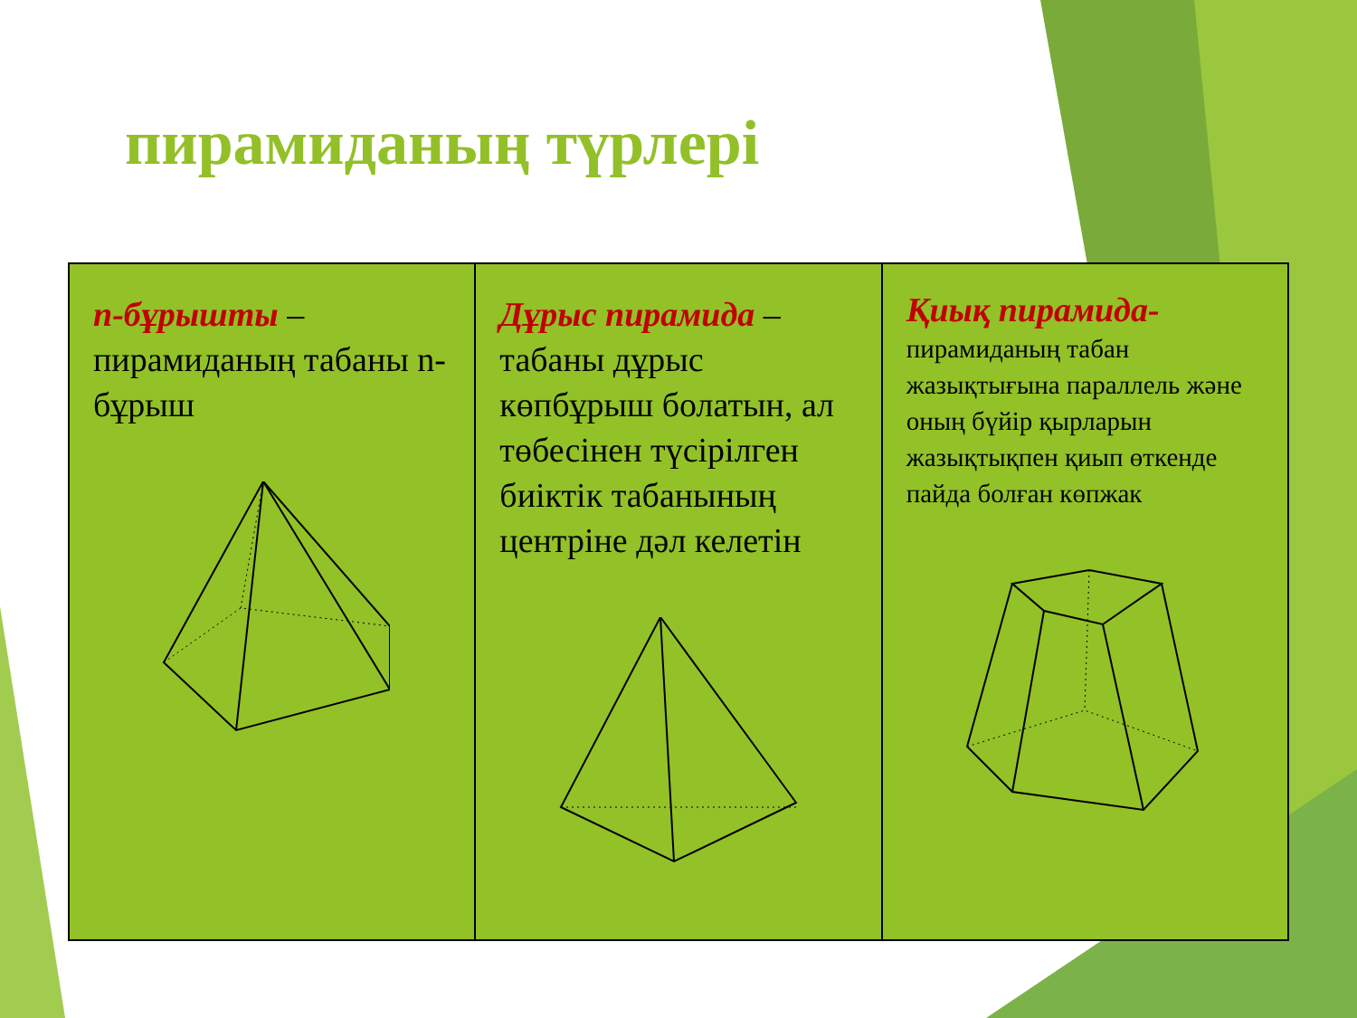пирамиданың түрлері
| n-бұрышты – пирамиданың табаны n-бұрыш | Дұрыс пирамида – табаны дұрыс көпбұрыш болатын, ал төбесінен түсірілген биіктік табанының центріне дәл келетін | Қиық пирамида- пирамиданың табан жазықтығына параллель және оның бүйір қырларын жазықтықпен қиып өткенде пайда болған көпжак |